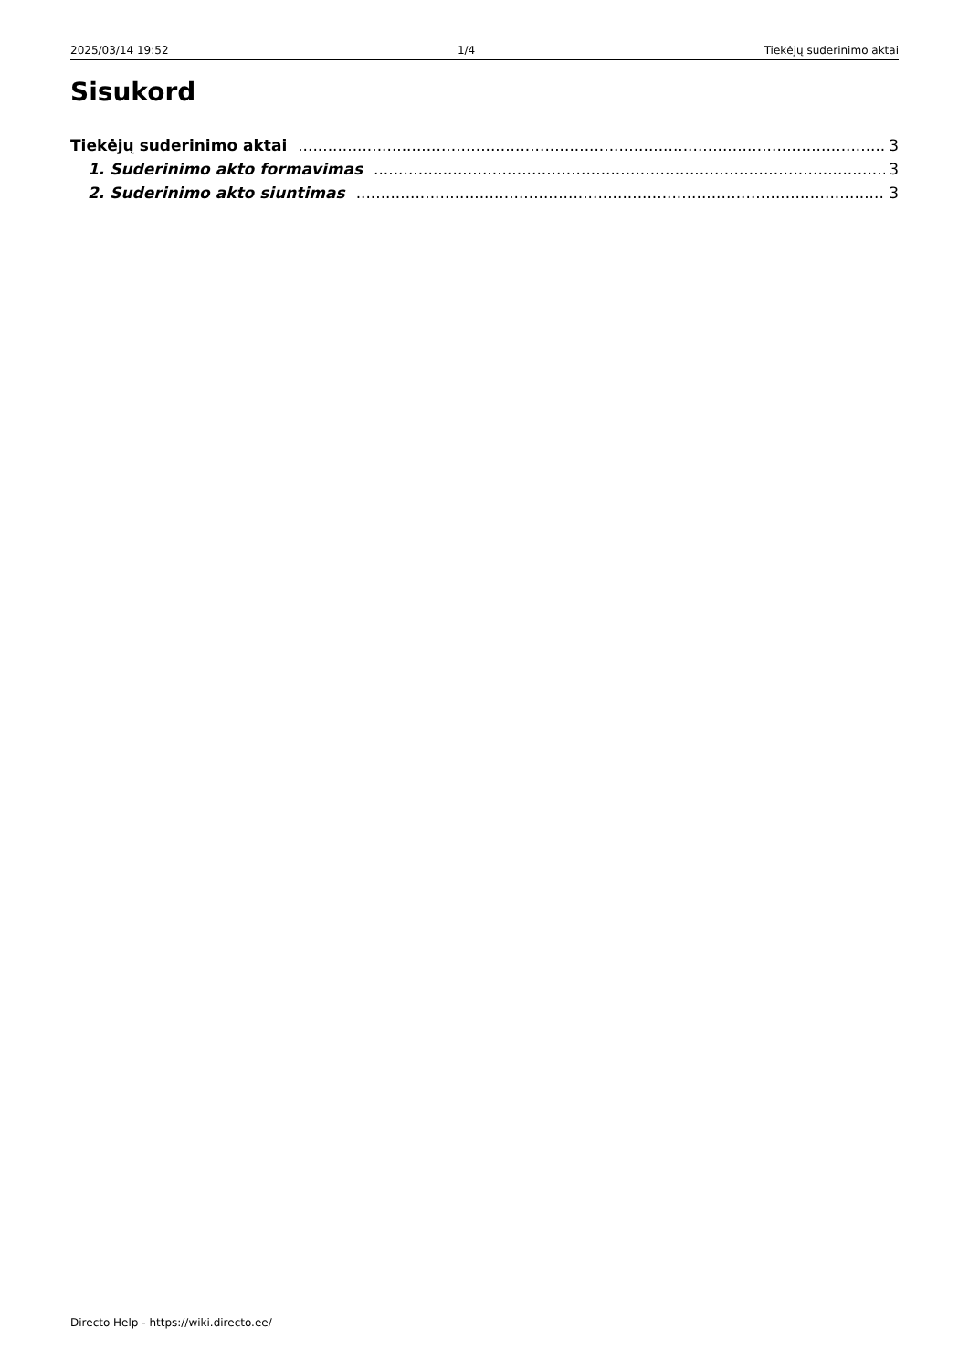2025/03/14 19:52 1/4 Tiekėjų suderinimo aktai
Sisukord
Tiekėjų suderinimo aktai 3
1. Suderinimo akto formavimas 3
2. Suderinimo akto siuntimas 3
Directo Help - https://wiki.directo.ee/